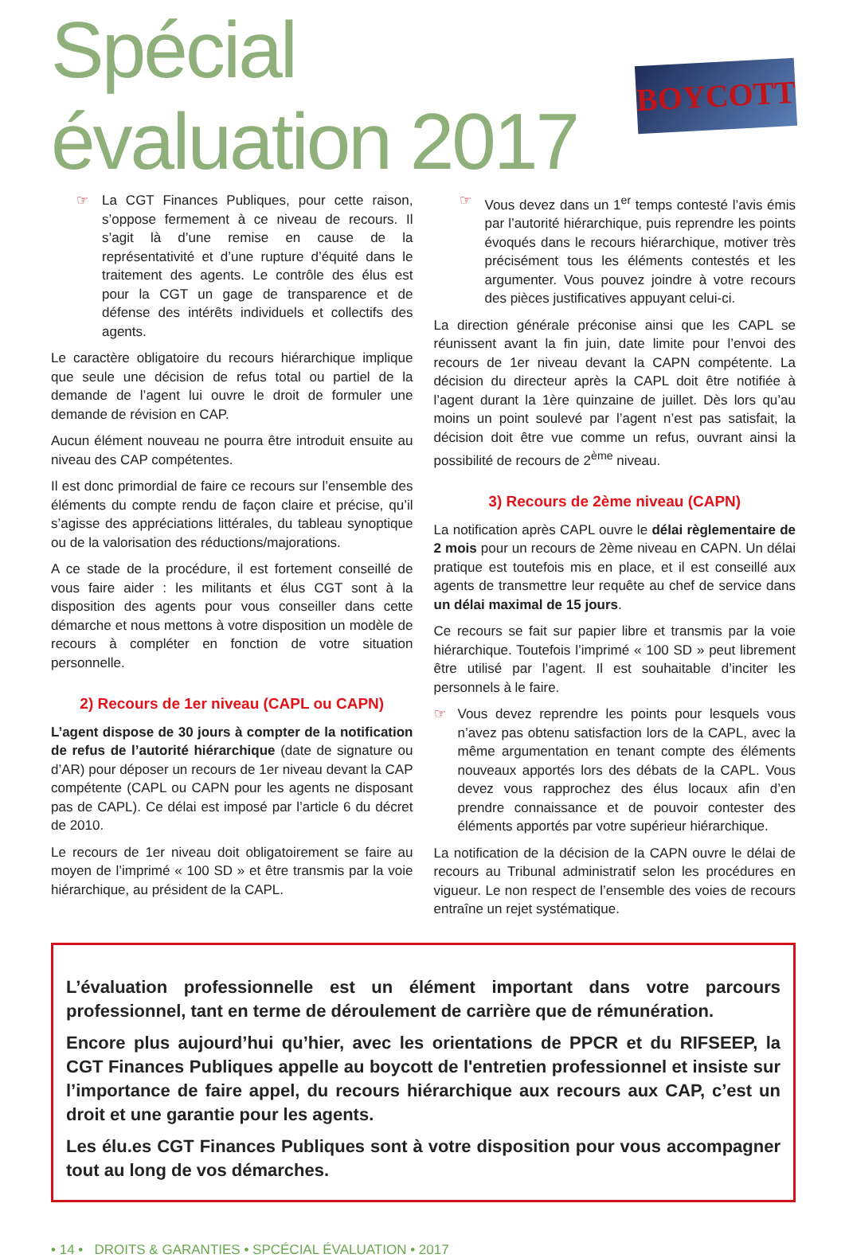Spécial évaluation 2017
BOYCOTT
☞ La CGT Finances Publiques, pour cette raison, s’oppose fermement à ce niveau de recours. Il s’agit là d’une remise en cause de la représentativité et d’une rupture d’équité dans le traitement des agents. Le contrôle des élus est pour la CGT un gage de transparence et de défense des intérêts individuels et collectifs des agents.
Le caractère obligatoire du recours hiérarchique implique que seule une décision de refus total ou partiel de la demande de l’agent lui ouvre le droit de formuler une demande de révision en CAP.
Aucun élément nouveau ne pourra être introduit ensuite au niveau des CAP compétentes.
Il est donc primordial de faire ce recours sur l’ensemble des éléments du compte rendu de façon claire et précise, qu’il s’agisse des appréciations littérales, du tableau synoptique ou de la valorisation des réductions/majorations.
A ce stade de la procédure, il est fortement conseillé de vous faire aider : les militants et élus CGT sont à la disposition des agents pour vous conseiller dans cette démarche et nous mettons à votre disposition un modèle de recours à compléter en fonction de votre situation personnelle.
2) Recours de 1er niveau (CAPL ou CAPN)
L’agent dispose de 30 jours à compter de la notification de refus de l’autorité hiérarchique (date de signature ou d’AR) pour déposer un recours de 1er niveau devant la CAP compétente (CAPL ou CAPN pour les agents ne disposant pas de CAPL). Ce délai est imposé par l’article 6 du décret de 2010.
Le recours de 1er niveau doit obligatoirement se faire au moyen de l’imprimé « 100 SD » et être transmis par la voie hiérarchique, au président de la CAPL.
☞ Vous devez dans un 1<sup>er</sup> temps contesté l’avis émis par l’autorité hiérarchique, puis reprendre les points évoqués dans le recours hiérarchique, motiver très précisément tous les éléments contestés et les argumenter. Vous pouvez joindre à votre recours des pièces justificatives appuyant celui-ci.
La direction générale préconise ainsi que les CAPL se réunissent avant la fin juin, date limite pour l’envoi des recours de 1er niveau devant la CAPN compétente. La décision du directeur après la CAPL doit être notifiée à l’agent durant la 1ère quinzaine de juillet. Dès lors qu’au moins un point soulevé par l’agent n’est pas satisfait, la décision doit être vue comme un refus, ouvrant ainsi la possibilité de recours de 2<sup>ème</sup> niveau.
3) Recours de 2ème niveau (CAPN)
La notification après CAPL ouvre le délai règlementaire de 2 mois pour un recours de 2ème niveau en CAPN. Un délai pratique est toutefois mis en place, et il est conseillé aux agents de transmettre leur requête au chef de service dans un délai maximal de 15 jours.
Ce recours se fait sur papier libre et transmis par la voie hiérarchique. Toutefois l’imprimé « 100 SD » peut librement être utilisé par l’agent. Il est souhaitable d’inciter les personnels à le faire.
☞ Vous devez reprendre les points pour lesquels vous n’avez pas obtenu satisfaction lors de la CAPL, avec la même argumentation en tenant compte des éléments nouveaux apportés lors des débats de la CAPL. Vous devez vous rapprochez des élus locaux afin d’en prendre connaissance et de pouvoir contester des éléments apportés par votre supérieur hiérarchique.
La notification de la décision de la CAPN ouvre le délai de recours au Tribunal administratif selon les procédures en vigueur. Le non respect de l’ensemble des voies de recours entraîne un rejet systématique.
L’évaluation professionnelle est un élément important dans votre parcours professionnel, tant en terme de déroulement de carrière que de rémunération.
Encore plus aujourd’hui qu’hier, avec les orientations de PPCR et du RIFSEEP, la CGT Finances Publiques appelle au boycott de l'entretien professionnel et insiste sur l’importance de faire appel, du recours hiérarchique aux recours aux CAP, c’est un droit et une garantie pour les agents.
Les élu.es CGT Finances Publiques sont à votre disposition pour vous accompagner tout au long de vos démarches.
• 14 • DROITS & GARANTIES • SPCÉCIAL ÉVALUATION • 2017